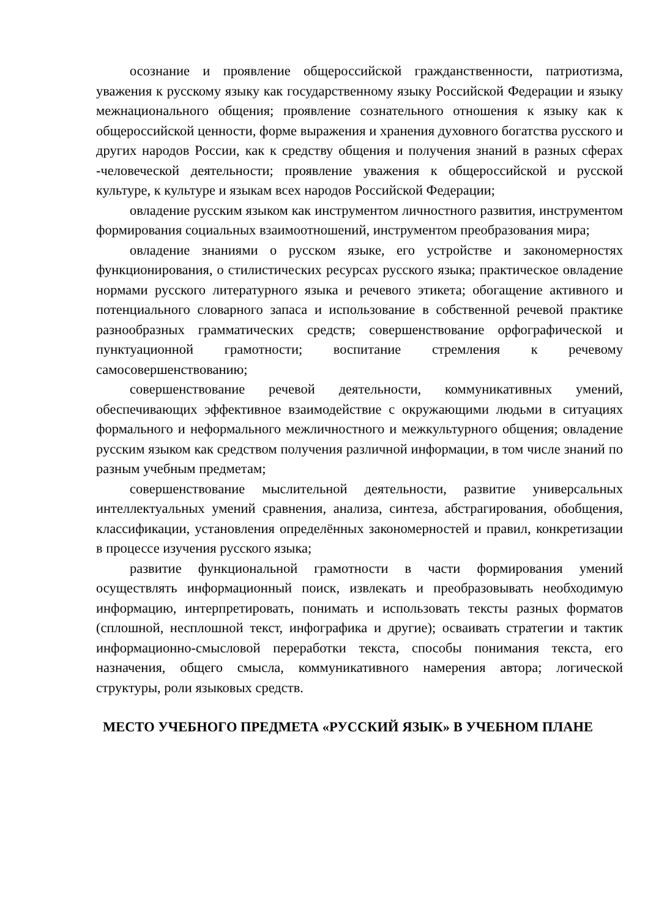осознание и проявление общероссийской гражданственности, патриотизма, уважения к русскому языку как государственному языку Российской Федерации и языку межнационального общения; проявление сознательного отношения к языку как к общероссийской ценности, форме выражения и хранения духовного богатства русского и других народов России, как к средству общения и получения знаний в разных сферах -человеческой деятельности; проявление уважения к общероссийской и русской культуре, к культуре и языкам всех народов Российской Федерации;
овладение русским языком как инструментом личностного развития, инструментом формирования социальных взаимоотношений, инструментом преобразования мира;
овладение знаниями о русском языке, его устройстве и закономерностях функционирования, о стилистических ресурсах русского языка; практическое овладение нормами русского литературного языка и речевого этикета; обогащение активного и потенциального словарного запаса и использование в собственной речевой практике разнообразных грамматических средств; совершенствование орфографической и пунктуационной грамотности; воспитание стремления к речевому самосовершенствованию;
совершенствование речевой деятельности, коммуникативных умений, обеспечивающих эффективное взаимодействие с окружающими людьми в ситуациях формального и неформального межличностного и межкультурного общения; овладение русским языком как средством получения различной информации, в том числе знаний по разным учебным предметам;
совершенствование мыслительной деятельности, развитие универсальных интеллектуальных умений сравнения, анализа, синтеза, абстрагирования, обобщения, классификации, установления определённых закономерностей и правил, конкретизации в процессе изучения русского языка;
развитие функциональной грамотности в части формирования умений осуществлять информационный поиск, извлекать и преобразовывать необходимую информацию, интерпретировать, понимать и использовать тексты разных форматов (сплошной, несплошной текст, инфографика и другие); осваивать стратегии и тактик информационно-смысловой переработки текста, способы понимания текста, его назначения, общего смысла, коммуникативного намерения автора; логической структуры, роли языковых средств.
МЕСТО УЧЕБНОГО ПРЕДМЕТА «РУССКИЙ ЯЗЫК» В УЧЕБНОМ ПЛАНЕ